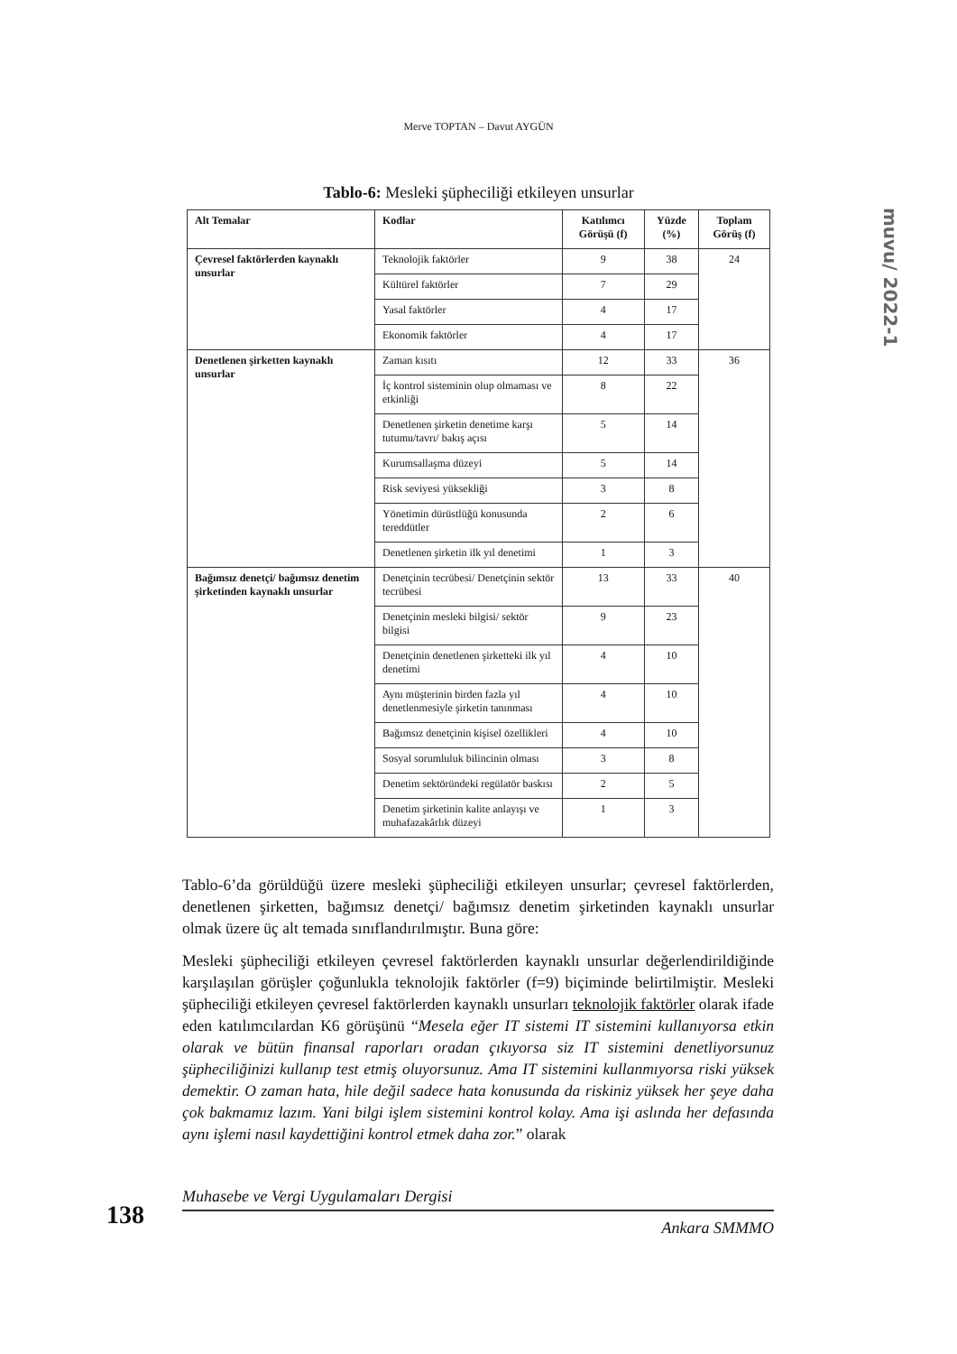Merve TOPTAN – Davut AYGÜN
muvu/ 2022-1
Tablo-6: Mesleki şüpheciliği etkileyen unsurlar
| Alt Temalar | Kodlar | Katılımcı Görüşü (f) | Yüzde (%) | Toplam Görüş (f) |
| --- | --- | --- | --- | --- |
| Çevresel faktörlerden kaynaklı unsurlar | Teknolojik faktörler | 9 | 38 | 24 |
| | Kültürel faktörler | 7 | 29 | |
| | Yasal faktörler | 4 | 17 | |
| | Ekonomik faktörler | 4 | 17 | |
| Denetlenen şirketten kaynaklı unsurlar | Zaman kısıtı | 12 | 33 | 36 |
| | İç kontrol sisteminin olup olmaması ve etkinliği | 8 | 22 | |
| | Denetlenen şirketin denetime karşı tutumu/tavrı/ bakış açısı | 5 | 14 | |
| | Kurumsallaşma düzeyi | 5 | 14 | |
| | Risk seviyesi yüksekliği | 3 | 8 | |
| | Yönetimin dürüstlüğü konusunda tereddütler | 2 | 6 | |
| | Denetlenen şirketin ilk yıl denetimi | 1 | 3 | |
| Bağımsız denetçi/ bağımsız denetim şirketinden kaynaklı unsurlar | Denetçinin tecrübesi/ Denetçinin sektör tecrübesi | 13 | 33 | 40 |
| | Denetçinin mesleki bilgisi/ sektör bilgisi | 9 | 23 | |
| | Denetçinin denetlenen şirketteki ilk yıl denetimi | 4 | 10 | |
| | Aynı müşterinin birden fazla yıl denetlenmesiyle şirketin tanınması | 4 | 10 | |
| | Bağımsız denetçinin kişisel özellikleri | 4 | 10 | |
| | Sosyal sorumluluk bilincinin olması | 3 | 8 | |
| | Denetim sektöründeki regülatör baskısı | 2 | 5 | |
| | Denetim şirketinin kalite anlayışı ve muhafazakârlık düzeyi | 1 | 3 | |
Tablo-6’da görüldüğü üzere mesleki şüpheciliği etkileyen unsurlar; çevresel faktörlerden, denetlenen şirketten, bağımsız denetçi/ bağımsız denetim şirketinden kaynaklı unsurlar olmak üzere üç alt temada sınıflandırılmıştır. Buna göre:
Mesleki şüpheciliği etkileyen çevresel faktörlerden kaynaklı unsurlar değerlendirildiğinde karşılaşılan görüşler çoğunlukla teknolojik faktörler (f=9) biçiminde belirtilmiştir. Mesleki şüpheciliği etkileyen çevresel faktörlerden kaynaklı unsurları teknolojik faktörler olarak ifade eden katılımcılardan K6 görüşünü “Mesela eğer IT sistemi IT sistemini kullanıyorsa etkin olarak ve bütün finansal raporları oradan çıkıyorsa siz IT sistemini denetliyorsunuz şüpheciliğinizi kullanıp test etmiş oluyorsunuz. Ama IT sistemini kullanmıyorsa riski yüksek demektir. O zaman hata, hile değil sadece hata konusunda da riskiniz yüksek her şeye daha çok bakmamız lazım. Yani bilgi işlem sistemini kontrol kolay. Ama işi aslında her defasında aynı işlemi nasıl kaydettiğini kontrol etmek daha zor.” olarak
138
Muhasebe ve Vergi Uygulamaları Dergisi
Ankara SMMMO